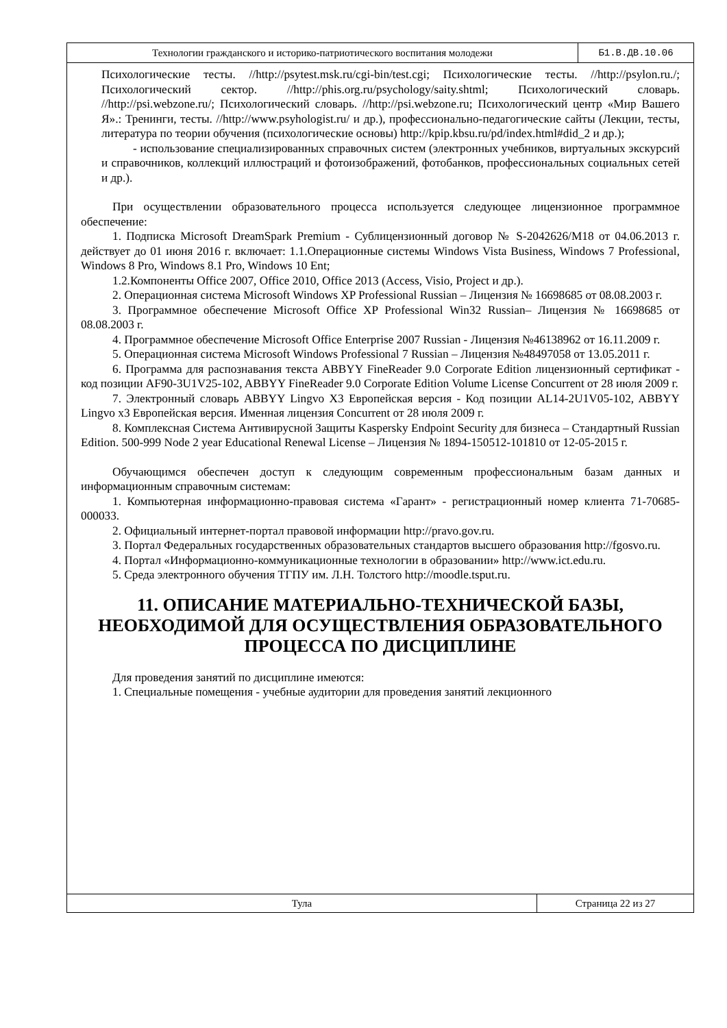Технологии гражданского и историко-патриотического воспитания молодежи
Б1.В.ДВ.10.06
Психологические тесты. //http://psytest.msk.ru/cgi-bin/test.cgi; Психологические тесты. //http://psylon.ru./; Психологический сектор. //http://phis.org.ru/psychology/saity.shtml; Психологический словарь. //http://psi.webzone.ru/; Психологический словарь. //http://psi.webzone.ru; Психологический центр «Мир Вашего Я».: Тренинги, тесты. //http://www.psyhologist.ru/ и др.), профессионально-педагогические сайты (Лекции, тесты, литература по теории обучения (психологические основы) http://kpip.kbsu.ru/pd/index.html#did_2 и др.);
- использование специализированных справочных систем (электронных учебников, виртуальных экскурсий и справочников, коллекций иллюстраций и фотоизображений, фотобанков, профессиональных социальных сетей и др.).
При осуществлении образовательного процесса используется следующее лицензионное программное обеспечение:
1. Подписка Microsoft DreamSpark Premium - Сублицензионный договор № S-2042626/M18 от 04.06.2013 г. действует до 01 июня 2016 г. включает: 1.1.Операционные системы Windows Vista Business, Windows 7 Professional, Windows 8 Pro, Windows 8.1 Pro, Windows 10 Ent;
1.2.Компоненты Office 2007, Office 2010, Office 2013 (Access, Visio, Project и др.).
2. Операционная система Microsoft Windows XP Professional Russian – Лицензия № 16698685 от 08.08.2003 г.
3. Программное обеспечение Microsoft Office XP Professional Win32 Russian– Лицензия № 16698685 от 08.08.2003 г.
4. Программное обеспечение Microsoft Office Enterprise 2007 Russian - Лицензия №46138962 от 16.11.2009 г.
5. Операционная система Microsoft Windows Professional 7 Russian – Лицензия №48497058 от 13.05.2011 г.
6. Программа для распознавания текста ABBYY FineReader 9.0 Corporate Edition лицензионный сертификат - код позиции AF90-3U1V25-102, ABBYY FineReader 9.0 Corporate Edition Volume License Concurrent от 28 июля 2009 г.
7. Электронный словарь ABBYY Lingvo X3 Европейская версия - Код позиции AL14-2U1V05-102, ABBYY Lingvo x3 Европейская версия. Именная лицензия Concurrent от 28 июля 2009 г.
8. Комплексная Система Антивирусной Защиты Kaspersky Endpoint Security для бизнеса – Стандартный Russian Edition. 500-999 Node 2 year Educational Renewal License – Лицензия № 1894-150512-101810 от 12-05-2015 г.
Обучающимся обеспечен доступ к следующим современным профессиональным базам данных и информационным справочным системам:
1. Компьютерная информационно-правовая система «Гарант» - регистрационный номер клиента 71-70685-000033.
2. Официальный интернет-портал правовой информации http://pravo.gov.ru.
3. Портал Федеральных государственных образовательных стандартов высшего образования http://fgosvo.ru.
4. Портал «Информационно-коммуникационные технологии в образовании» http://www.ict.edu.ru.
5. Среда электронного обучения ТГПУ им. Л.Н. Толстого http://moodle.tsput.ru.
11. ОПИСАНИЕ МАТЕРИАЛЬНО-ТЕХНИЧЕСКОЙ БАЗЫ, НЕОБХОДИМОЙ ДЛЯ ОСУЩЕСТВЛЕНИЯ ОБРАЗОВАТЕЛЬНОГО ПРОЦЕССА ПО ДИСЦИПЛИНЕ
Для проведения занятий по дисциплине имеются:
1. Специальные помещения - учебные аудитории для проведения занятий лекционного
Тула Страница 22 из 27